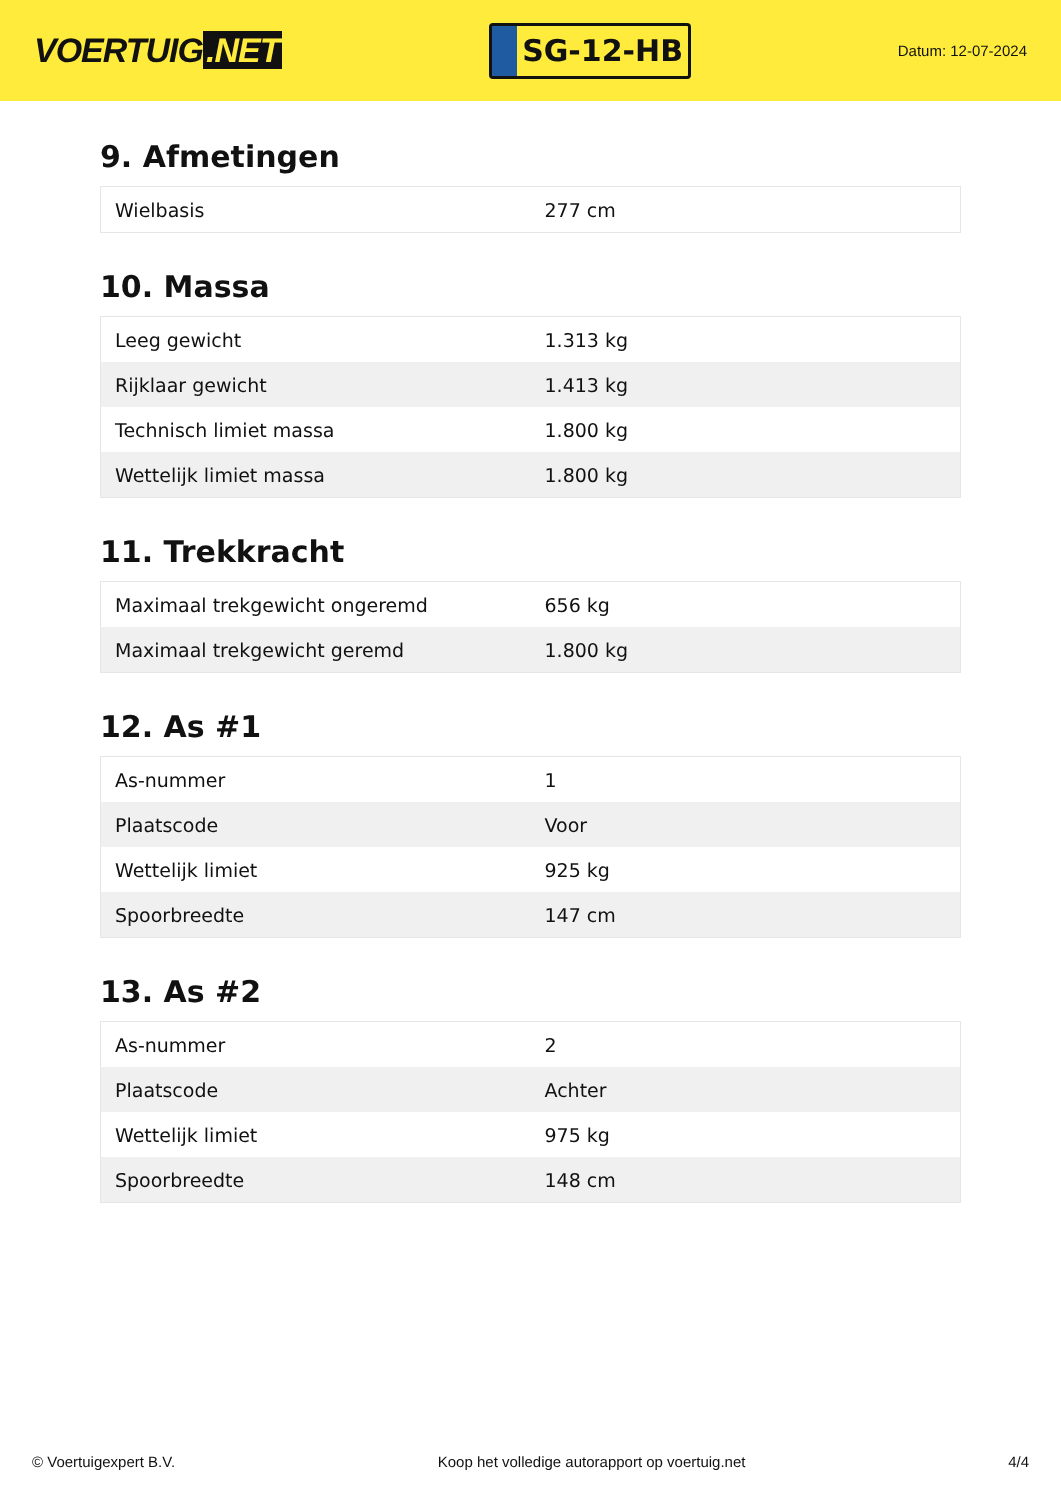VOERTUIG.NET
SG-12-HB
Datum: 12-07-2024
9. Afmetingen
| Wielbasis | 277 cm |
10. Massa
| Leeg gewicht | 1.313 kg |
| Rijklaar gewicht | 1.413 kg |
| Technisch limiet massa | 1.800 kg |
| Wettelijk limiet massa | 1.800 kg |
11. Trekkracht
| Maximaal trekgewicht ongeremd | 656 kg |
| Maximaal trekgewicht geremd | 1.800 kg |
12. As #1
| As-nummer | 1 |
| Plaatscode | Voor |
| Wettelijk limiet | 925 kg |
| Spoorbreedte | 147 cm |
13. As #2
| As-nummer | 2 |
| Plaatscode | Achter |
| Wettelijk limiet | 975 kg |
| Spoorbreedte | 148 cm |
© Voertuigexpert B.V. Koop het volledige autorapport op voertuig.net 4/4